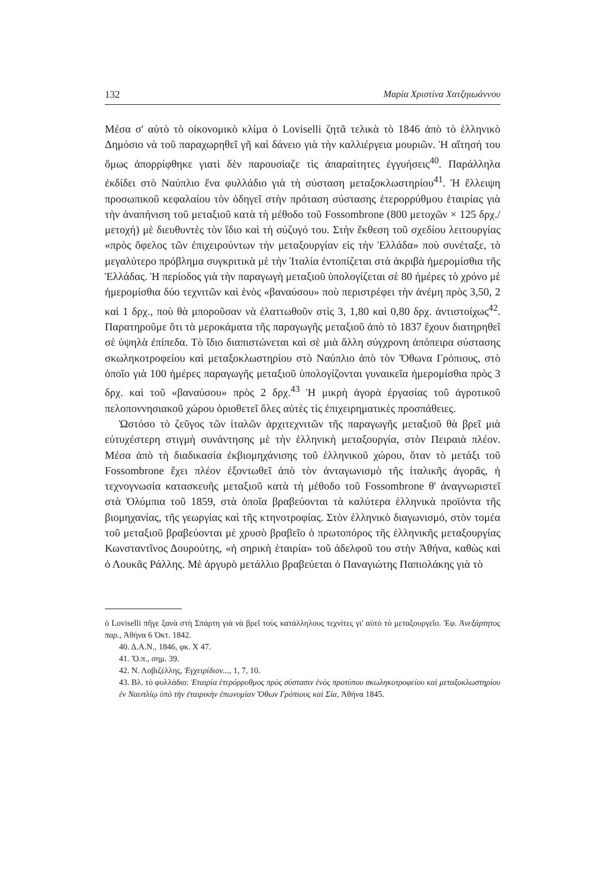132 Μαρία Χριστίνα Χατζηιωάννου
Μέσα σ' αὐτὸ τὸ οἰκονομικὸ κλίμα ὁ Loviselli ζητᾶ τελικὰ τὸ 1846 ἀπὸ τὸ ἑλληνικὸ Δημόσιο νὰ τοῦ παραχωρηθεῖ γῆ καὶ δάνειο γιὰ τὴν καλλιέργεια μουριῶν. Ἡ αἴτησή του ὅμως ἀπορρίφθηκε γιατὶ δὲν παρουσίαζε τὶς ἀπαραίτητες ἐγγυήσεις<sup>40</sup>. Παράλληλα ἐκδίδει στὸ Ναύπλιο ἕνα φυλλάδιο γιὰ τὴ σύσταση μεταξοκλωστηρίου<sup>41</sup>. Ἡ ἔλλειψη προσωπικοῦ κεφαλαίου τὸν ὁδηγεῖ στὴν πρόταση σύστασης ἑτερορρύθμου ἑταιρίας γιὰ τὴν ἀναπήνιση τοῦ μεταξιοῦ κατὰ τὴ μέθοδο τοῦ Fossombrone (800 μετοχῶν × 125 δρχ./μετοχή) μὲ διευθυντὲς τὸν ἴδιο καὶ τὴ σύζυγό του. Στὴν ἔκθεση τοῦ σχεδίου λειτουργίας «πρὸς ὄφελος τῶν ἐπιχειρούντων τὴν μεταξουργίαν εἰς τὴν Ἑλλάδα» ποὺ συνέταξε, τὸ μεγαλύτερο πρόβλημα συγκριτικὰ μὲ τὴν Ἰταλία ἐντοπίζεται στὰ ἀκριβὰ ἡμερομίσθια τῆς Ἑλλάδας. Ἡ περίοδος γιὰ τὴν παραγωγὴ μεταξιοῦ ὑπολογίζεται σὲ 80 ἡμέρες τὸ χρόνο μὲ ἡμερομίσθια δύο τεχνιτῶν καὶ ἑνὸς «βαναύσου» ποὺ περιστρέφει τὴν ἀνέμη πρὸς 3,50, 2 καὶ 1 δρχ., ποὺ θὰ μποροῦσαν νὰ ἐλαττωθοῦν στὶς 3, 1,80 καὶ 0,80 δρχ. ἀντιστοίχως<sup>42</sup>. Παρατηροῦμε ὅτι τὰ μεροκάματα τῆς παραγωγῆς μεταξιοῦ ἀπὸ τὸ 1837 ἔχουν διατηρηθεῖ σὲ ὑψηλὰ ἐπίπεδα. Τὸ ἴδιο διαπιστώνεται καὶ σὲ μιὰ ἄλλη σύγχρονη ἀπόπειρα σύστασης σκωληκοτροφείου καὶ μεταξοκλωστηρίου στὸ Ναύπλιο ἀπὸ τὸν Ὄθωνα Γρόπιους, στὸ ὁποῖο γιὰ 100 ἡμέρες παραγωγῆς μεταξιοῦ ὑπολογίζονται γυναικεῖα ἡμερομίσθια πρὸς 3 δρχ. καὶ τοῦ «βαναύσου» πρὸς 2 δρχ.<sup>43</sup> Ἡ μικρὴ ἀγορὰ ἐργασίας τοῦ ἀγροτικοῦ πελοποννησιακοῦ χώρου ὁριοθετεῖ ὅλες αὐτὲς τὶς ἐπιχειρηματικὲς προσπάθειες.
Ὡστόσο τὸ ζεῦγος τῶν ἰταλῶν ἀρχιτεχνιτῶν τῆς παραγωγῆς μεταξιοῦ θὰ βρεῖ μιὰ εὐτυχέστερη στιγμὴ συνάντησης μὲ τὴν ἑλληνικὴ μεταξουργία, στὸν Πειραιὰ πλέον. Μέσα ἀπὸ τὴ διαδικασία ἐκβιομηχάνισης τοῦ ἑλληνικοῦ χώρου, ὅταν τὸ μετάξι τοῦ Fossombrone ἔχει πλέον ἐξοντωθεῖ ἀπὸ τὸν ἀνταγωνισμὸ τῆς ἰταλικῆς ἀγορᾶς, ἡ τεχνογνωσία κατασκευῆς μεταξιοῦ κατὰ τὴ μέθοδο τοῦ Fossombrone θ' ἀναγνωριστεῖ στὰ Ὀλύμπια τοῦ 1859, στὰ ὁποῖα βραβεύονται τὰ καλύτερα ἑλληνικὰ προϊόντα τῆς βιομηχανίας, τῆς γεωργίας καὶ τῆς κτηνοτροφίας. Στὸν ἑλληνικὸ διαγωνισμό, στὸν τομέα τοῦ μεταξιοῦ βραβεύονται μὲ χρυσὸ βραβεῖο ὁ πρωτοπόρος τῆς ἑλληνικῆς μεταξουργίας Κωνσταντῖνος Δουρούτης, «ἡ σηρικὴ ἑταιρία» τοῦ ἀδελφοῦ του στὴν Ἀθήνα, καθὼς καὶ ὁ Λουκᾶς Ράλλης. Μὲ ἀργυρὸ μετάλλιο βραβεύεται ὁ Παναγιώτης Παπιολάκης γιὰ τὸ
ὁ Loviselli πῆγε ξανὰ στὴ Σπάρτη γιὰ νὰ βρεῖ τοὺς κατάλληλους τεχνίτες γι' αὐτὸ τὸ μεταξουργεῖο. Ἐφ. Ἀνεξάρτητος παρ., Ἀθήνα 6 Ὀκτ. 1842.
40. Δ.Α.Ν., 1846, φκ. Χ 47.
41. Ὅ.π., σημ. 39.
42. Ν. Λοβιζέλλης, Ἐγχειρίδιον..., 1, 7, 10.
43. Βλ. τὸ φυλλάδιο: Ἑταιρία ἑτερόρρυθμος πρὸς σύστασιν ἑνὸς προτύπου σκωληκοτροφείου καὶ μεταξοκλωστηρίου ἐν Ναυπλίῳ ὑπὸ τὴν ἑταιρικὴν ἐπωνυμίαν Ὄθων Γρόπιους καὶ Σία, Ἀθήνα 1845.